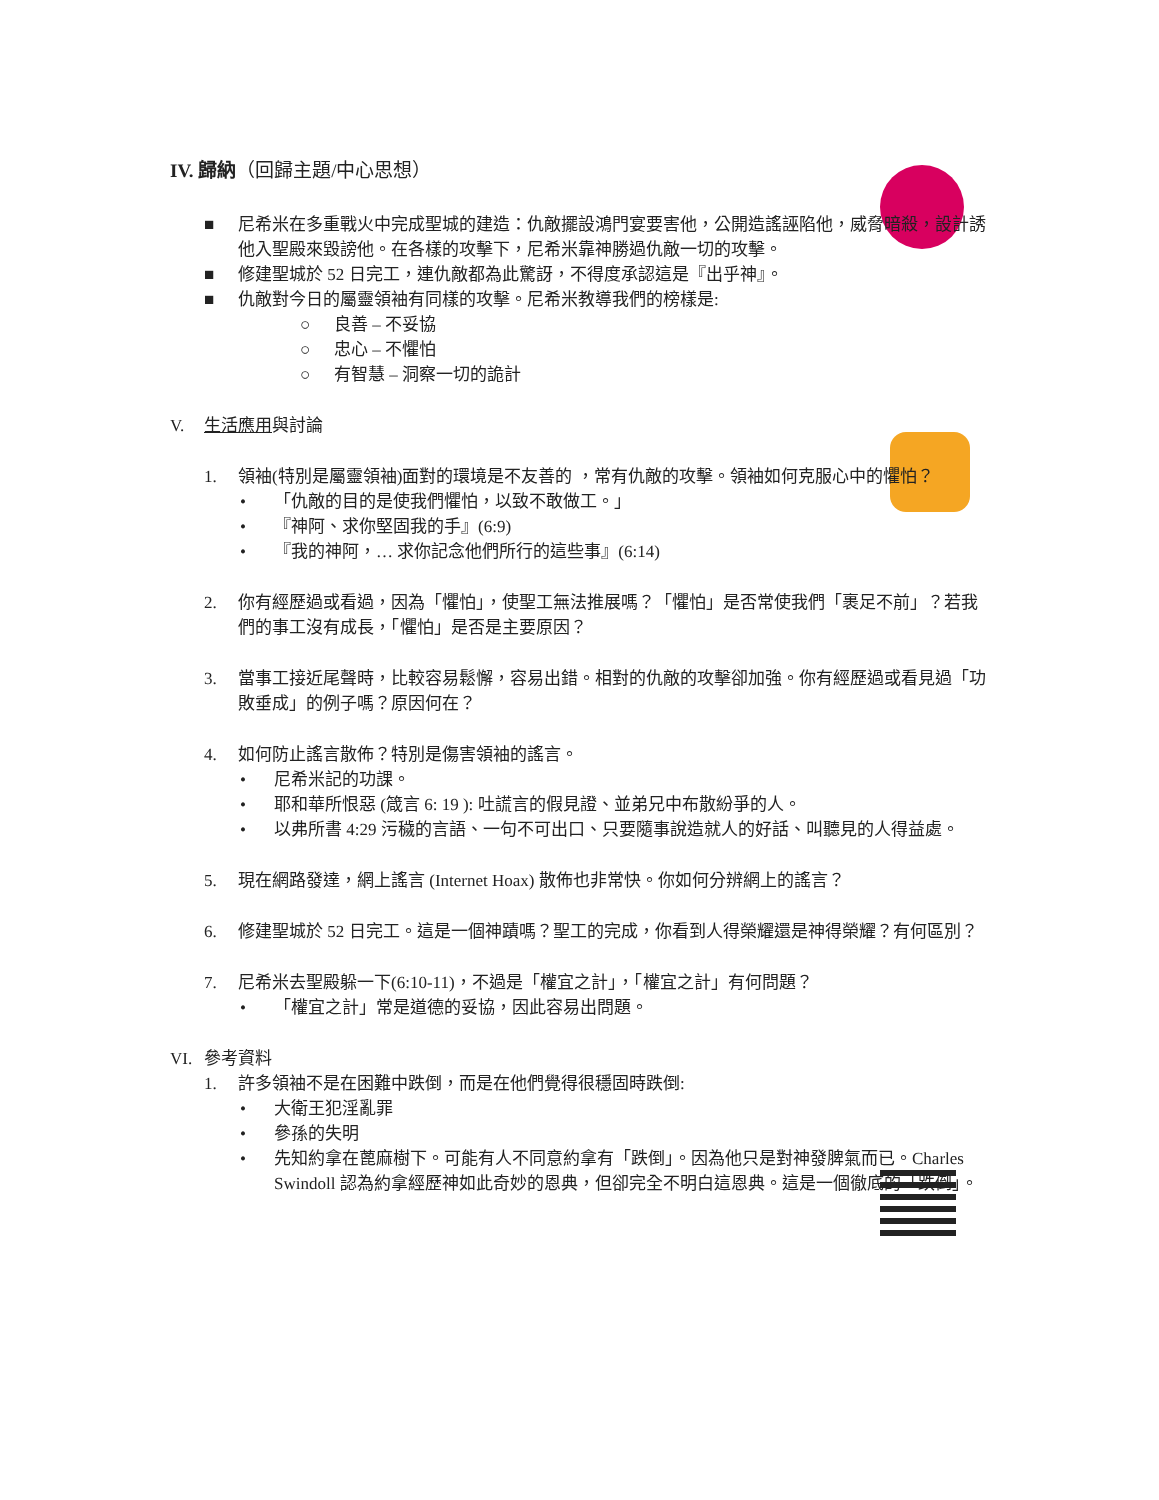IV. 歸納（回歸主題/中心思想）
■ 尼希米在多重戰火中完成聖城的建造：仇敵擺設鴻門宴要害他，公開造謠誣陷他，威脅暗殺，設計誘他入聖殿來毀謗他。在各樣的攻擊下，尼希米靠神勝過仇敵一切的攻擊。
■ 修建聖城於 52 日完工，連仇敵都為此驚訝，不得度承認這是『出乎神』。
■ 仇敵對今日的屬靈領袖有同樣的攻擊。尼希米教導我們的榜樣是:
○ 良善 – 不妥協
○ 忠心 – 不懼怕
○ 有智慧 – 洞察一切的詭計
V. 生活應用與討論
1. 領袖(特別是屬靈領袖)面對的環境是不友善的 ，常有仇敵的攻擊。領袖如何克服心中的懼怕？
• 「仇敵的目的是使我們懼怕，以致不敢做工。」
• 『神阿、求你堅固我的手』(6:9)
• 『我的神阿，… 求你記念他們所行的這些事』(6:14)
2. 你有經歷過或看過，因為「懼怕」，使聖工無法推展嗎？「懼怕」是否常使我們「裹足不前」？若我們的事工沒有成長，「懼怕」是否是主要原因？
3. 當事工接近尾聲時，比較容易鬆懈，容易出錯。相對的仇敵的攻擊卻加強。你有經歷過或看見過「功敗垂成」的例子嗎？原因何在？
4. 如何防止謠言散佈？特別是傷害領袖的謠言。
• 尼希米記的功課。
• 耶和華所恨惡 (箴言 6: 19 ): 吐謊言的假見證、並弟兄中布散紛爭的人。
• 以弗所書 4:29 污穢的言語、一句不可出口、只要隨事說造就人的好話、叫聽見的人得益處。
5. 現在網路發達，網上謠言 (Internet Hoax) 散佈也非常快。你如何分辨網上的謠言？
6. 修建聖城於 52 日完工。這是一個神蹟嗎？聖工的完成，你看到人得榮耀還是神得榮耀？有何區別？
7. 尼希米去聖殿躲一下(6:10-11)，不過是「權宜之計」，「權宜之計」有何問題？
• 「權宜之計」常是道德的妥協，因此容易出問題。
VI. 參考資料
1. 許多領袖不是在困難中跌倒，而是在他們覺得很穩固時跌倒:
• 大衛王犯淫亂罪
• 參孫的失明
• 先知約拿在蓖麻樹下。可能有人不同意約拿有「跌倒」。因為他只是對神發脾氣而已。Charles Swindoll 認為約拿經歷神如此奇妙的恩典，但卻完全不明白這恩典。這是一個徹底的「跌倒」。